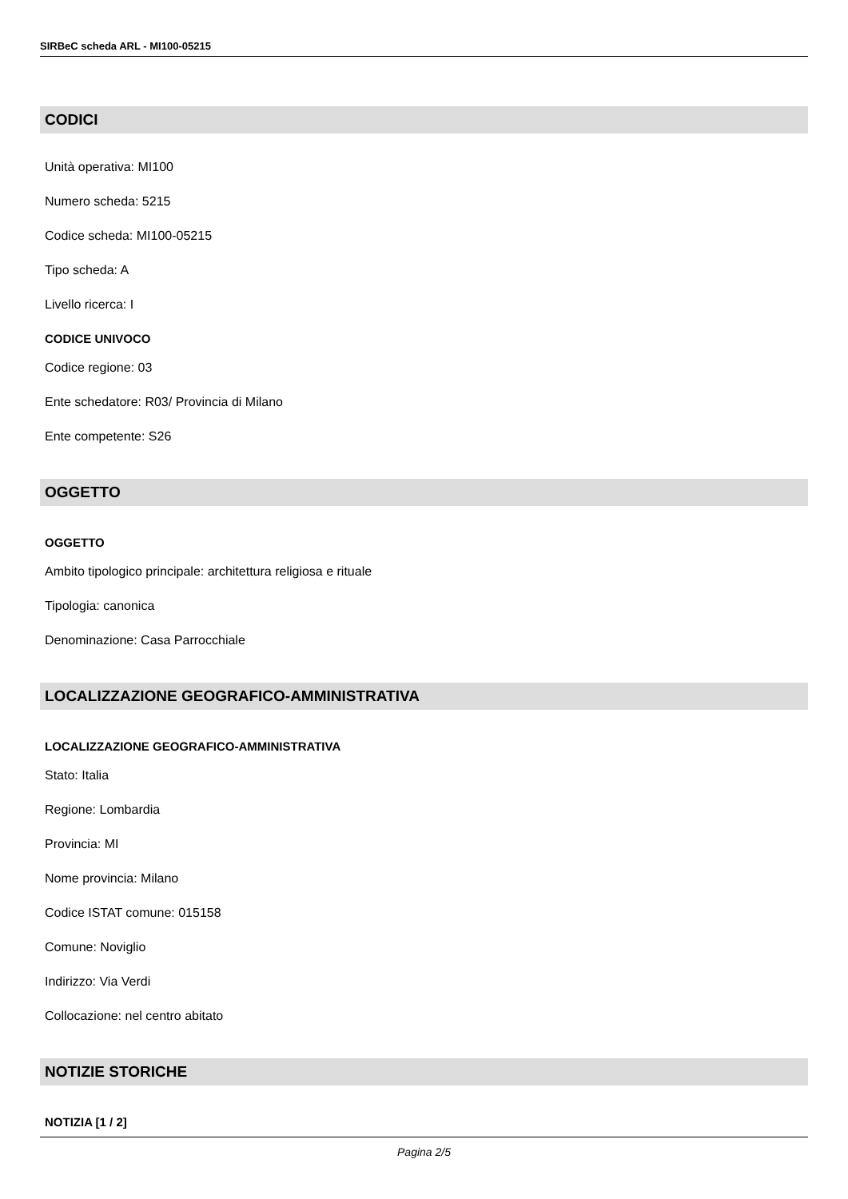SIRBeC scheda ARL - MI100-05215
CODICI
Unità operativa: MI100
Numero scheda: 5215
Codice scheda: MI100-05215
Tipo scheda: A
Livello ricerca: I
CODICE UNIVOCO
Codice regione: 03
Ente schedatore: R03/ Provincia di Milano
Ente competente: S26
OGGETTO
OGGETTO
Ambito tipologico principale: architettura religiosa e rituale
Tipologia: canonica
Denominazione: Casa Parrocchiale
LOCALIZZAZIONE GEOGRAFICO-AMMINISTRATIVA
LOCALIZZAZIONE GEOGRAFICO-AMMINISTRATIVA
Stato: Italia
Regione: Lombardia
Provincia: MI
Nome provincia: Milano
Codice ISTAT comune: 015158
Comune: Noviglio
Indirizzo: Via Verdi
Collocazione: nel centro abitato
NOTIZIE STORICHE
NOTIZIA [1 / 2]
Pagina 2/5